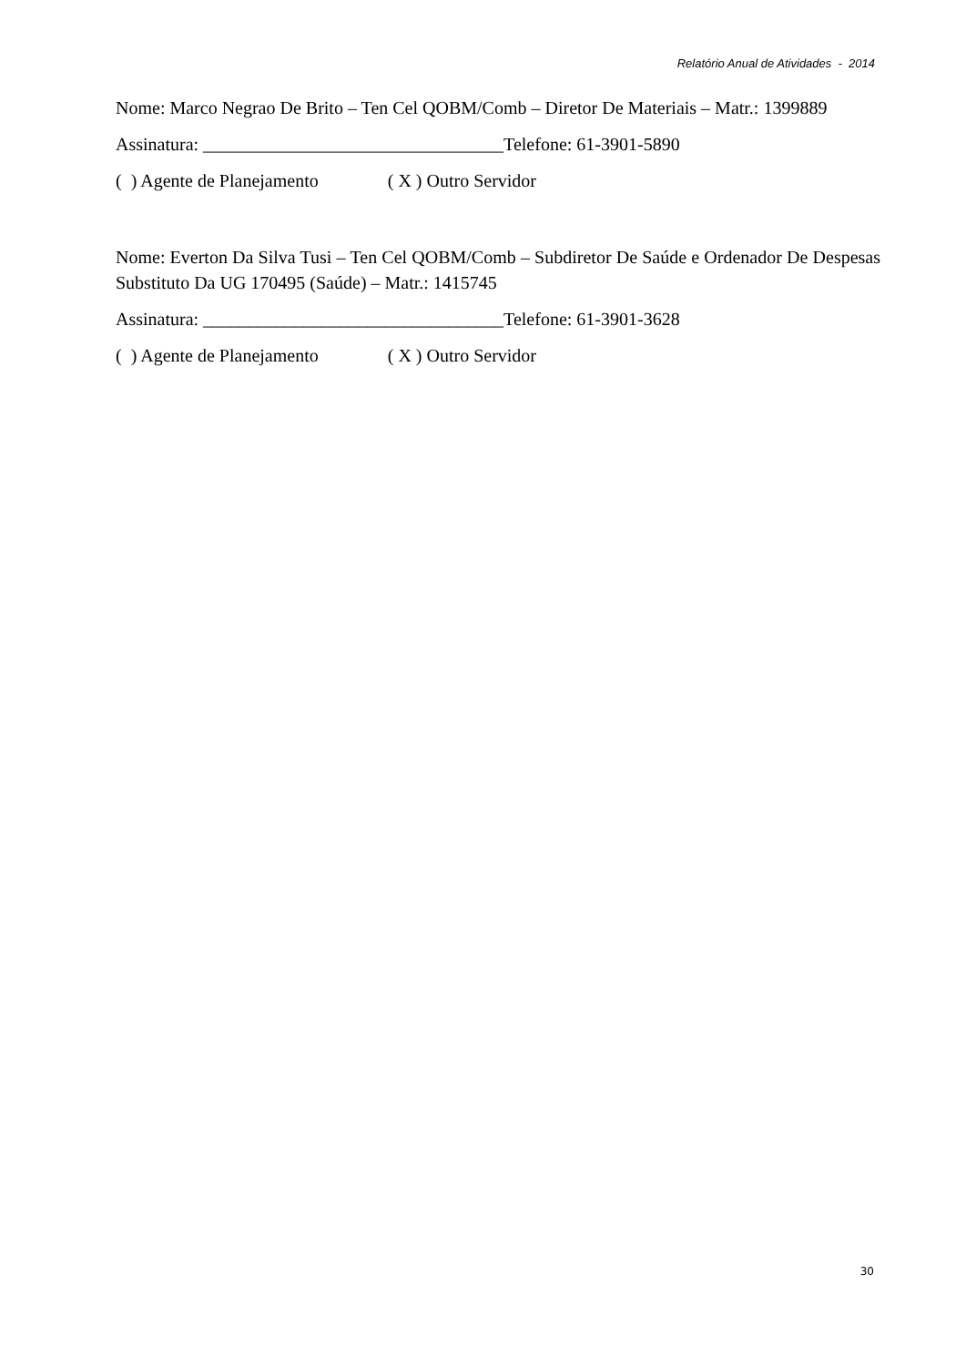Relatório Anual de Atividades - 2014
Nome: Marco Negrao De Brito – Ten Cel QOBM/Comb – Diretor De Materiais – Matr.: 1399889
Assinatura: _________________________________Telefone: 61-3901-5890
( ) Agente de Planejamento ( X ) Outro Servidor
Nome: Everton Da Silva Tusi – Ten Cel QOBM/Comb – Subdiretor De Saúde e Ordenador De Despesas Substituto Da UG 170495 (Saúde) – Matr.: 1415745
Assinatura: _________________________________Telefone: 61-3901-3628
( ) Agente de Planejamento ( X ) Outro Servidor
30